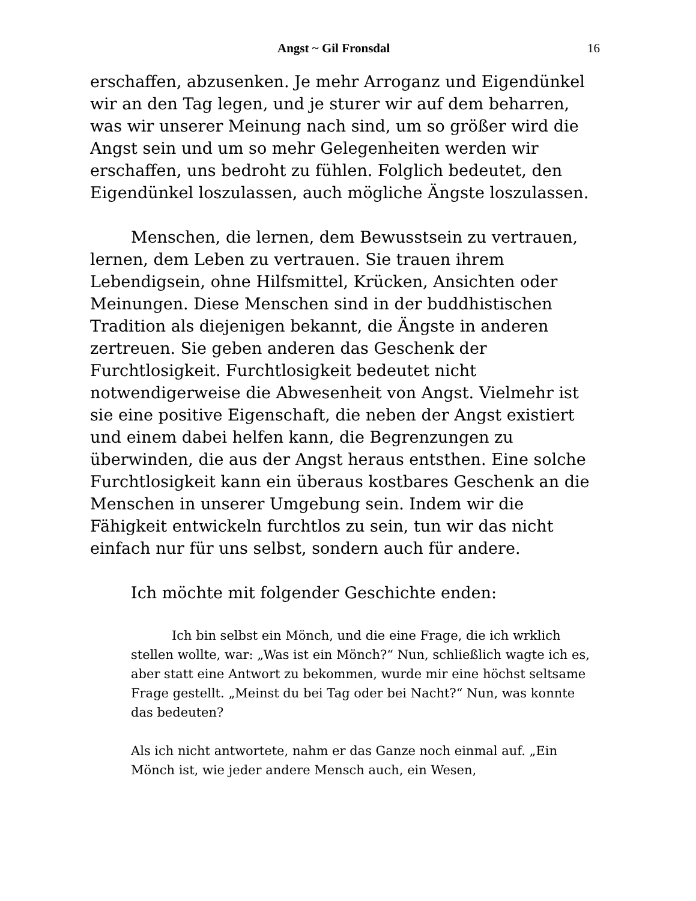Angst ~ Gil Fronsdal 16
erschaffen, abzusenken. Je mehr Arroganz und Eigendünkel wir an den Tag legen, und je sturer wir auf dem beharren, was wir unserer Meinung nach sind, um so größer wird die Angst sein und um so mehr Gelegenheiten werden wir erschaffen, uns bedroht zu fühlen. Folglich bedeutet, den Eigendünkel loszulassen, auch mögliche Ängste loszulassen.
Menschen, die lernen, dem Bewusstsein zu vertrauen, lernen, dem Leben zu vertrauen. Sie trauen ihrem Lebendigsein, ohne Hilfsmittel, Krücken, Ansichten oder Meinungen. Diese Menschen sind in der buddhistischen Tradition als diejenigen bekannt, die Ängste in anderen zertreuen. Sie geben anderen das Geschenk der Furchtlosigkeit. Furchtlosigkeit bedeutet nicht notwendigerweise die Abwesenheit von Angst. Vielmehr ist sie eine positive Eigenschaft, die neben der Angst existiert und einem dabei helfen kann, die Begrenzungen zu überwinden, die aus der Angst heraus entsthen. Eine solche Furchtlosigkeit kann ein überaus kostbares Geschenk an die Menschen in unserer Umgebung sein. Indem wir die Fähigkeit entwickeln furchtlos zu sein, tun wir das nicht einfach nur für uns selbst, sondern auch für andere.
Ich möchte mit folgender Geschichte enden:
Ich bin selbst ein Mönch, und die eine Frage, die ich wrklich stellen wollte, war: „Was ist ein Mönch?“ Nun, schließlich wagte ich es, aber statt eine Antwort zu bekommen, wurde mir eine höchst seltsame Frage gestellt. „Meinst du bei Tag oder bei Nacht?“ Nun, was konnte das bedeuten?
Als ich nicht antwortete, nahm er das Ganze noch einmal auf. „Ein Mönch ist, wie jeder andere Mensch auch, ein Wesen,